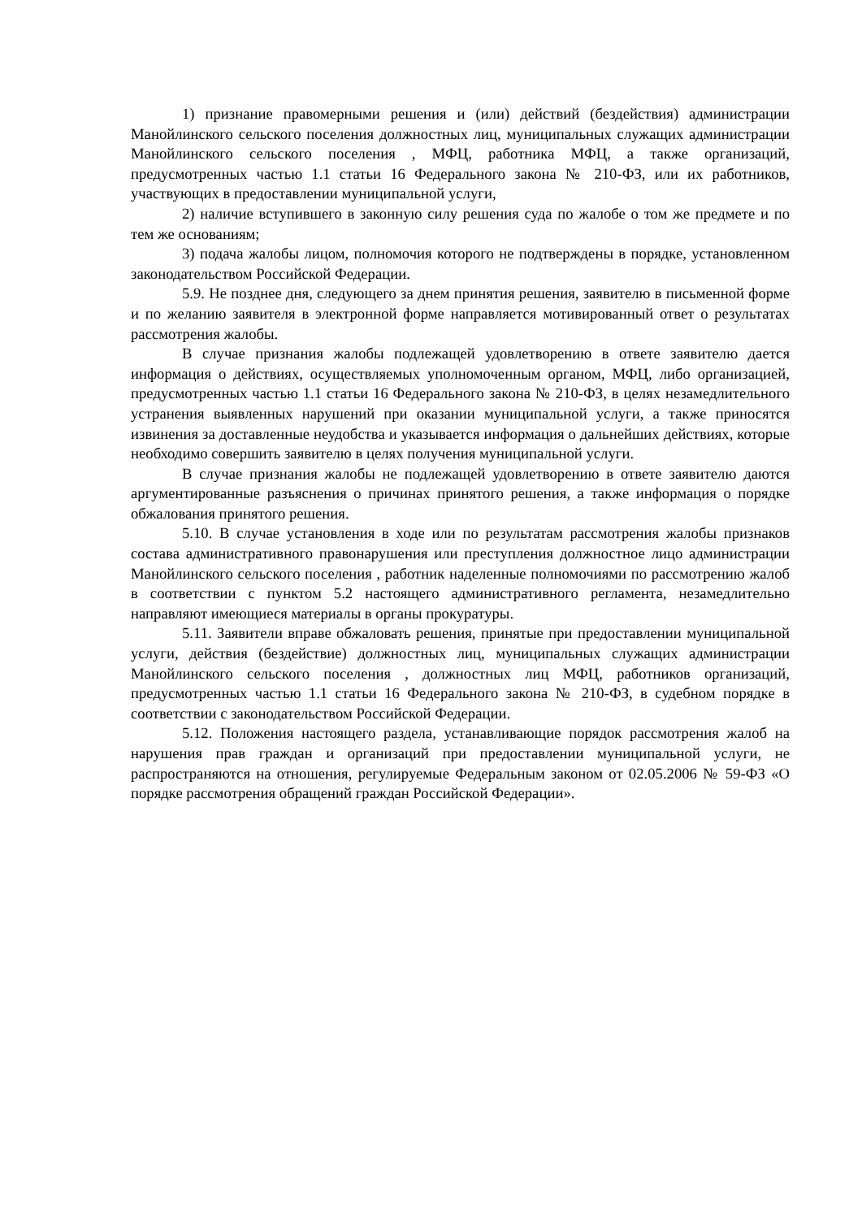1) признание правомерными решения и (или) действий (бездействия) администрации Манойлинского сельского поселения должностных лиц, муниципальных служащих администрации Манойлинского сельского поселения , МФЦ, работника МФЦ, а также организаций, предусмотренных частью 1.1 статьи 16 Федерального закона № 210-ФЗ, или их работников, участвующих в предоставлении муниципальной услуги,
2) наличие вступившего в законную силу решения суда по жалобе о том же предмете и по тем же основаниям;
3) подача жалобы лицом, полномочия которого не подтверждены в порядке, установленном законодательством Российской Федерации.
5.9. Не позднее дня, следующего за днем принятия решения, заявителю в письменной форме и по желанию заявителя в электронной форме направляется мотивированный ответ о результатах рассмотрения жалобы.
В случае признания жалобы подлежащей удовлетворению в ответе заявителю дается информация о действиях, осуществляемых уполномоченным органом, МФЦ, либо организацией, предусмотренных частью 1.1 статьи 16 Федерального закона № 210-ФЗ, в целях незамедлительного устранения выявленных нарушений при оказании муниципальной услуги, а также приносятся извинения за доставленные неудобства и указывается информация о дальнейших действиях, которые необходимо совершить заявителю в целях получения муниципальной услуги.
В случае признания жалобы не подлежащей удовлетворению в ответе заявителю даются аргументированные разъяснения о причинах принятого решения, а также информация о порядке обжалования принятого решения.
5.10. В случае установления в ходе или по результатам рассмотрения жалобы признаков состава административного правонарушения или преступления должностное лицо администрации Манойлинского сельского поселения , работник наделенные полномочиями по рассмотрению жалоб в соответствии с пунктом 5.2 настоящего административного регламента, незамедлительно направляют имеющиеся материалы в органы прокуратуры.
5.11. Заявители вправе обжаловать решения, принятые при предоставлении муниципальной услуги, действия (бездействие) должностных лиц, муниципальных служащих администрации Манойлинского сельского поселения , должностных лиц МФЦ, работников организаций, предусмотренных частью 1.1 статьи 16 Федерального закона № 210-ФЗ, в судебном порядке в соответствии с законодательством Российской Федерации.
5.12. Положения настоящего раздела, устанавливающие порядок рассмотрения жалоб на нарушения прав граждан и организаций при предоставлении муниципальной услуги, не распространяются на отношения, регулируемые Федеральным законом от 02.05.2006 № 59-ФЗ «О порядке рассмотрения обращений граждан Российской Федерации».